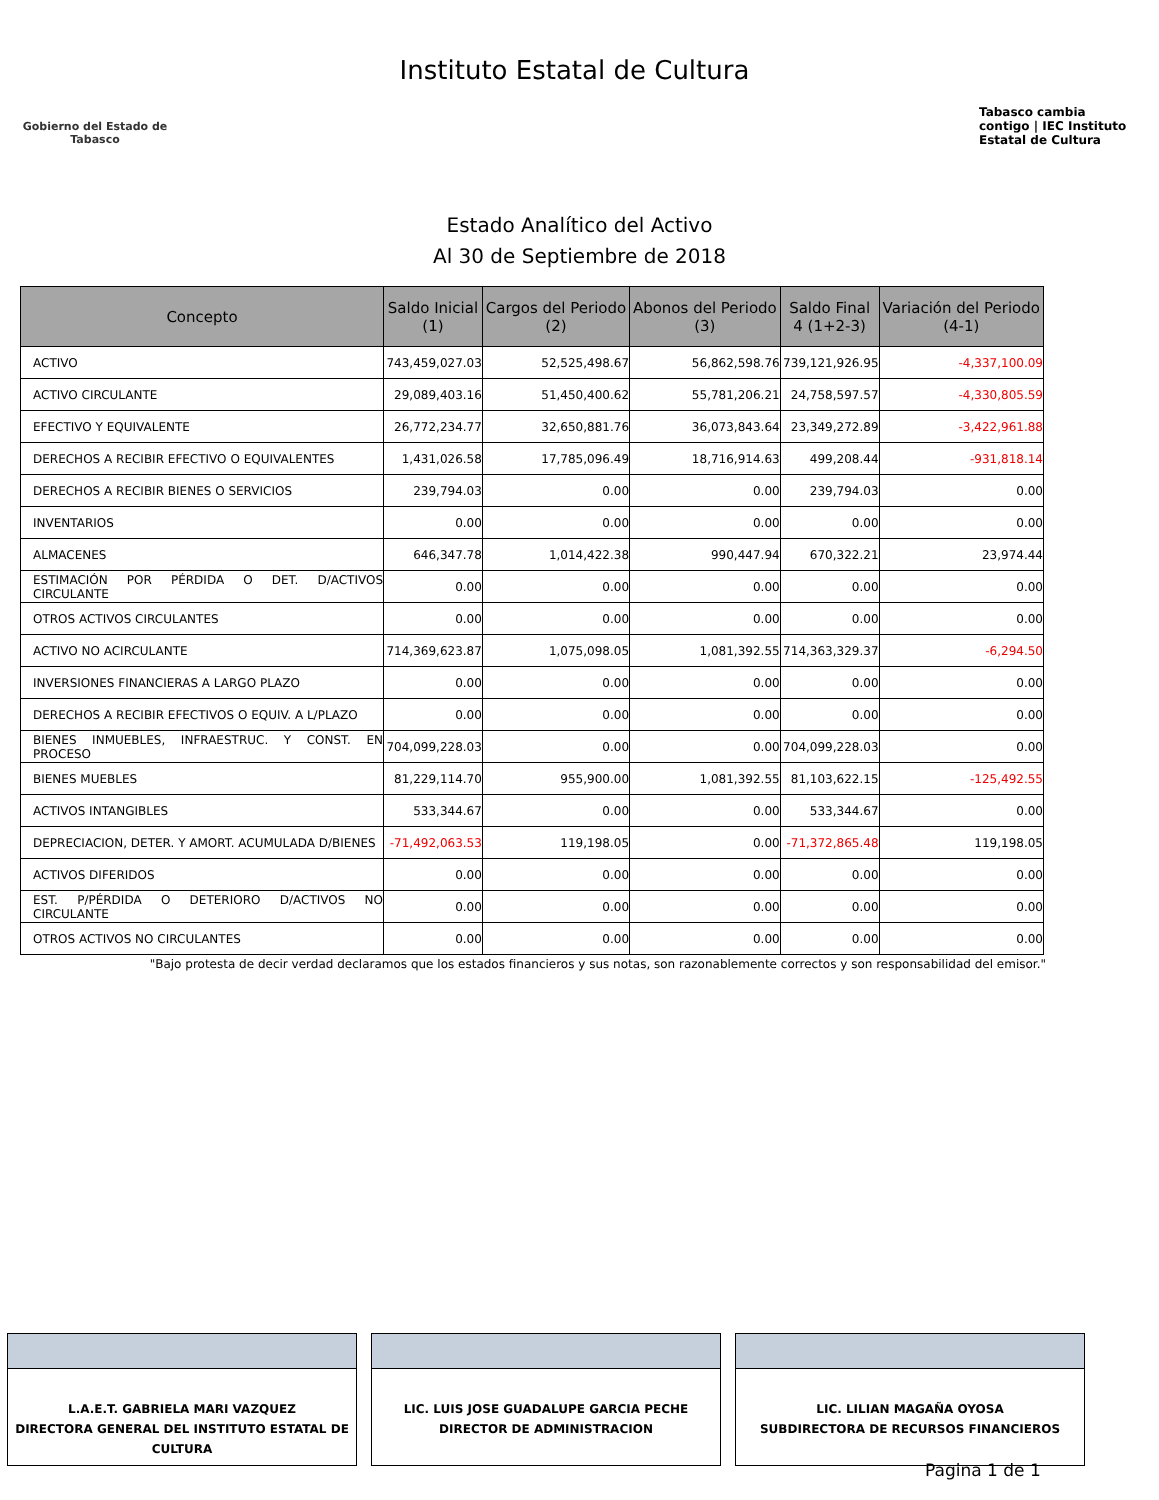Gobierno del Estado de Tabasco
Instituto Estatal de Cultura
Tabasco cambia contigo | IEC Instituto Estatal de Cultura
Estado Analítico del Activo
Al 30 de Septiembre de 2018
| Concepto | Saldo Inicial (1) | Cargos del Periodo (2) | Abonos del Periodo (3) | Saldo Final 4 (1+2-3) | Variación del Periodo (4-1) |
| --- | --- | --- | --- | --- | --- |
| ACTIVO | 743,459,027.03 | 52,525,498.67 | 56,862,598.76 | 739,121,926.95 | -4,337,100.09 |
| ACTIVO CIRCULANTE | 29,089,403.16 | 51,450,400.62 | 55,781,206.21 | 24,758,597.57 | -4,330,805.59 |
| EFECTIVO Y EQUIVALENTE | 26,772,234.77 | 32,650,881.76 | 36,073,843.64 | 23,349,272.89 | -3,422,961.88 |
| DERECHOS A RECIBIR EFECTIVO O EQUIVALENTES | 1,431,026.58 | 17,785,096.49 | 18,716,914.63 | 499,208.44 | -931,818.14 |
| DERECHOS A RECIBIR BIENES O SERVICIOS | 239,794.03 | 0.00 | 0.00 | 239,794.03 | 0.00 |
| INVENTARIOS | 0.00 | 0.00 | 0.00 | 0.00 | 0.00 |
| ALMACENES | 646,347.78 | 1,014,422.38 | 990,447.94 | 670,322.21 | 23,974.44 |
| ESTIMACIÓN POR PÉRDIDA O DET. D/ACTIVOS CIRCULANTE | 0.00 | 0.00 | 0.00 | 0.00 | 0.00 |
| OTROS ACTIVOS CIRCULANTES | 0.00 | 0.00 | 0.00 | 0.00 | 0.00 |
| ACTIVO NO ACIRCULANTE | 714,369,623.87 | 1,075,098.05 | 1,081,392.55 | 714,363,329.37 | -6,294.50 |
| INVERSIONES FINANCIERAS A LARGO PLAZO | 0.00 | 0.00 | 0.00 | 0.00 | 0.00 |
| DERECHOS A RECIBIR EFECTIVOS O EQUIV. A L/PLAZO | 0.00 | 0.00 | 0.00 | 0.00 | 0.00 |
| BIENES INMUEBLES, INFRAESTRUC. Y CONST. EN PROCESO | 704,099,228.03 | 0.00 | 0.00 | 704,099,228.03 | 0.00 |
| BIENES MUEBLES | 81,229,114.70 | 955,900.00 | 1,081,392.55 | 81,103,622.15 | -125,492.55 |
| ACTIVOS INTANGIBLES | 533,344.67 | 0.00 | 0.00 | 533,344.67 | 0.00 |
| DEPRECIACION, DETER. Y AMORT. ACUMULADA D/BIENES | -71,492,063.53 | 119,198.05 | 0.00 | -71,372,865.48 | 119,198.05 |
| ACTIVOS DIFERIDOS | 0.00 | 0.00 | 0.00 | 0.00 | 0.00 |
| EST. P/PÉRDIDA O DETERIORO D/ACTIVOS NO CIRCULANTE | 0.00 | 0.00 | 0.00 | 0.00 | 0.00 |
| OTROS ACTIVOS NO CIRCULANTES | 0.00 | 0.00 | 0.00 | 0.00 | 0.00 |
"Bajo protesta de decir verdad declaramos que los estados financieros y sus notas, son razonablemente correctos y son responsabilidad del emisor."
L.A.E.T. GABRIELA MARI VAZQUEZ
DIRECTORA GENERAL DEL INSTITUTO ESTATAL DE CULTURA
LIC. LUIS JOSE GUADALUPE GARCIA PECHE
DIRECTOR DE ADMINISTRACION
LIC. LILIAN MAGAÑA OYOSA
SUBDIRECTORA DE RECURSOS FINANCIEROS
Pagina 1 de 1